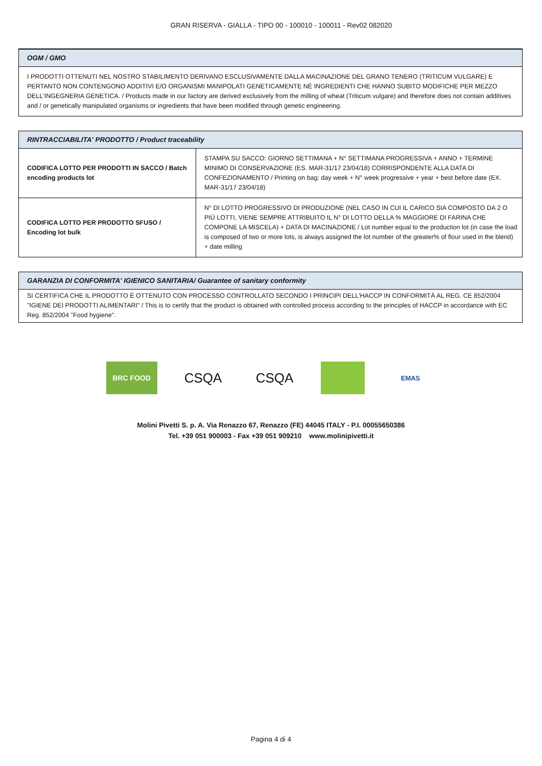GRAN RISERVA - GIALLA - TIPO 00 - 100010 - 100011 - Rev02 082020
OGM / GMO
I PRODOTTI OTTENUTI NEL NOSTRO STABILIMENTO DERIVANO ESCLUSIVAMENTE DALLA MACINAZIONE DEL GRANO TENERO (TRITICUM VULGARE) E PERTANTO NON CONTENGONO ADDITIVI E/O ORGANISMI MANIPOLATI GENETICAMENTE NÉ INGREDIENTI CHE HANNO SUBITO MODIFICHE PER MEZZO DELL'INGEGNERIA GENETICA. / Products made in our factory are derived exclusively from the milling of wheat (Triticum vulgare) and therefore does not contain additives and / or genetically manipulated organisms or ingredients that have been modified through genetic engineering.
RINTRACCIABILITA' PRODOTTO / Product traceability
| CODIFICA LOTTO PER PRODOTTI IN SACCO / Batch encoding products lot | STAMPA SU SACCO: GIORNO SETTIMANA + N° SETTIMANA PROGRESSIVA + ANNO + TERMINE MINIMO DI CONSERVAZIONE (ES. MAR-31/17 23/04/18) CORRISPONDENTE ALLA DATA DI CONFEZIONAMENTO / Printing on bag: day week + N° week progressive + year + best before date (EX. MAR-31/17 23/04/18) |
| CODIFICA LOTTO PER PRODOTTO SFUSO / Encoding lot bulk | N° DI LOTTO PROGRESSIVO DI PRODUZIONE (NEL CASO IN CUI IL CARICO SIA COMPOSTO DA 2 O PIÙ LOTTI, VIENE SEMPRE ATTRIBUITO IL N° DI LOTTO DELLA % MAGGIORE DI FARINA CHE COMPONE LA MISCELA) + DATA DI MACINAZIONE / Lot number equal to the production lot (in case the load is composed of two or more lots, is always assigned the lot number of the greater% of flour used in the blend) + date milling |
GARANZIA DI CONFORMITA' IGIENICO SANITARIA/ Guarantee of sanitary conformity
SI CERTIFICA CHE IL PRODOTTO È OTTENUTO CON PROCESSO CONTROLLATO SECONDO I PRINCIPI DELL'HACCP IN CONFORMITÀ AL REG. CE 852/2004 "IGIENE DEI PRODOTTI ALIMENTARI" / This is to certify that the product is obtained with controlled process according to the principles of HACCP in accordance with EC Reg. 852/2004 "Food hygiene".
BRC FOOD
CSQA CSQA
EMAS
Molini Pivetti S. p. A. Via Renazzo 67, Renazzo (FE) 44045 ITALY - P.I. 00055650386
Tel. +39 051 900003 - Fax +39 051 909210 www.molinipivetti.it
Pagina 4 di 4